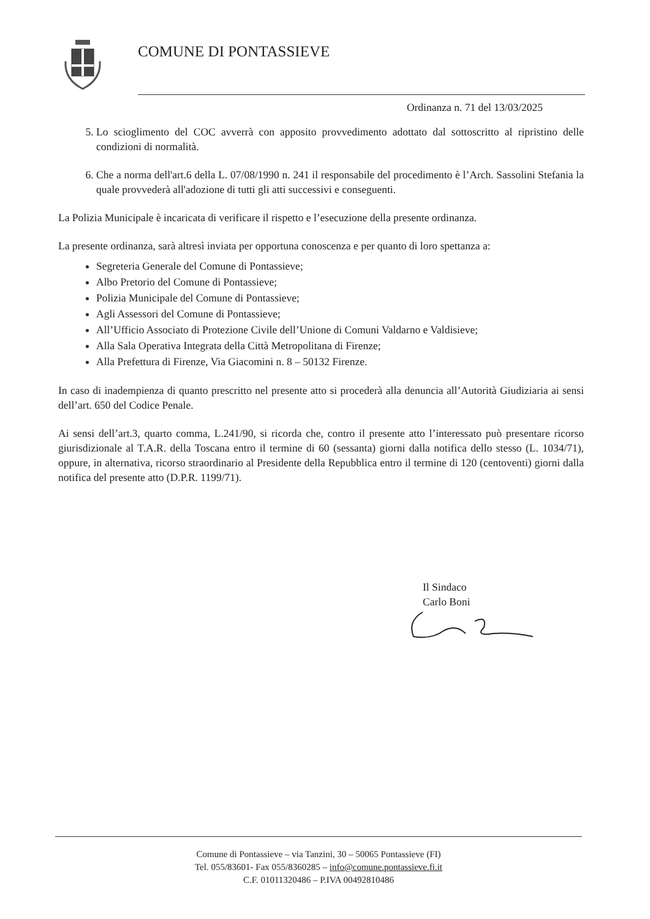COMUNE DI PONTASSIEVE
Ordinanza n. 71 del 13/03/2025
5. Lo scioglimento del COC avverrà con apposito provvedimento adottato dal sottoscritto al ripristino delle condizioni di normalità.
6. Che a norma dell'art.6 della L. 07/08/1990 n. 241 il responsabile del procedimento è l’Arch. Sassolini Stefania la quale provvederà all'adozione di tutti gli atti successivi e conseguenti.
La Polizia Municipale è incaricata di verificare il rispetto e l’esecuzione della presente ordinanza.
La presente ordinanza, sarà altresì inviata per opportuna conoscenza e per quanto di loro spettanza a:
Segreteria Generale del Comune di Pontassieve;
Albo Pretorio del Comune di Pontassieve;
Polizia Municipale del Comune di Pontassieve;
Agli Assessori del Comune di Pontassieve;
All’Ufficio Associato di Protezione Civile dell’Unione di Comuni Valdarno e Valdisieve;
Alla Sala Operativa Integrata della Città Metropolitana di Firenze;
Alla Prefettura di Firenze, Via Giacomini n. 8 – 50132 Firenze.
In caso di inadempienza di quanto prescritto nel presente atto si procederà alla denuncia all’Autorità Giudiziaria ai sensi dell’art. 650 del Codice Penale.
Ai sensi dell’art.3, quarto comma, L.241/90, si ricorda che, contro il presente atto l’interessato può presentare ricorso giurisdizionale al T.A.R. della Toscana entro il termine di 60 (sessanta) giorni dalla notifica dello stesso (L. 1034/71), oppure, in alternativa, ricorso straordinario al Presidente della Repubblica entro il termine di 120 (centoventi) giorni dalla notifica del presente atto (D.P.R. 1199/71).
Il Sindaco
Carlo Boni
Comune di Pontassieve – via Tanzini, 30 – 50065 Pontassieve (FI)
Tel. 055/83601- Fax 055/8360285 – info@comune.pontassieve.fi.it
C.F. 01011320486 – P.IVA 00492810486